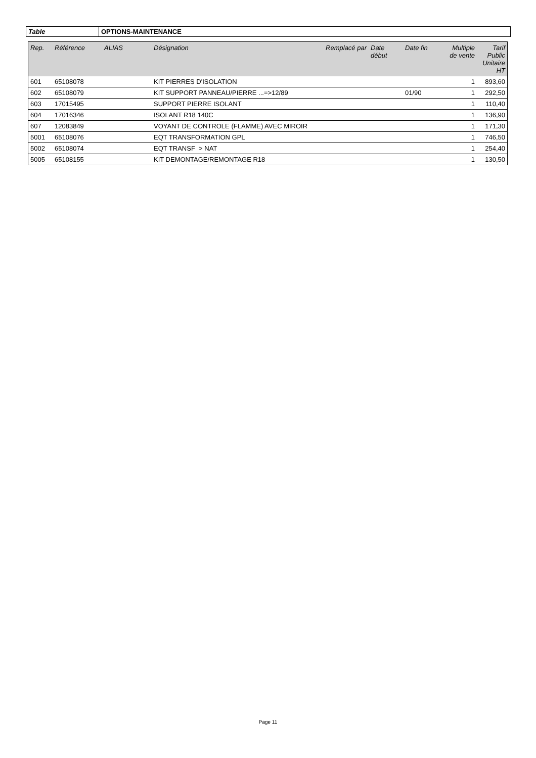| Table | OPTIONS-MAINTENANCE |
| Rep. | Référence | ALIAS | Désignation | Remplacé par | Date début | Date fin | Multiple de vente | Tarif Public Unitaire HT |
| --- | --- | --- | --- | --- | --- | --- | --- | --- |
| 601 | 65108078 | | KIT PIERRES D'ISOLATION | | | | 1 | 893,60 |
| 602 | 65108079 | | KIT SUPPORT PANNEAU/PIERRE ...=>12/89 | | | 01/90 | 1 | 292,50 |
| 603 | 17015495 | | SUPPORT PIERRE ISOLANT | | | | 1 | 110,40 |
| 604 | 17016346 | | ISOLANT R18 140C | | | | 1 | 136,90 |
| 607 | 12083849 | | VOYANT DE CONTROLE (FLAMME) AVEC MIROIR | | | | 1 | 171,30 |
| 5001 | 65108076 | | EQT TRANSFORMATION GPL | | | | 1 | 746,50 |
| 5002 | 65108074 | | EQT TRANSF > NAT | | | | 1 | 254,40 |
| 5005 | 65108155 | | KIT DEMONTAGE/REMONTAGE R18 | | | | 1 | 130,50 |
Page 11